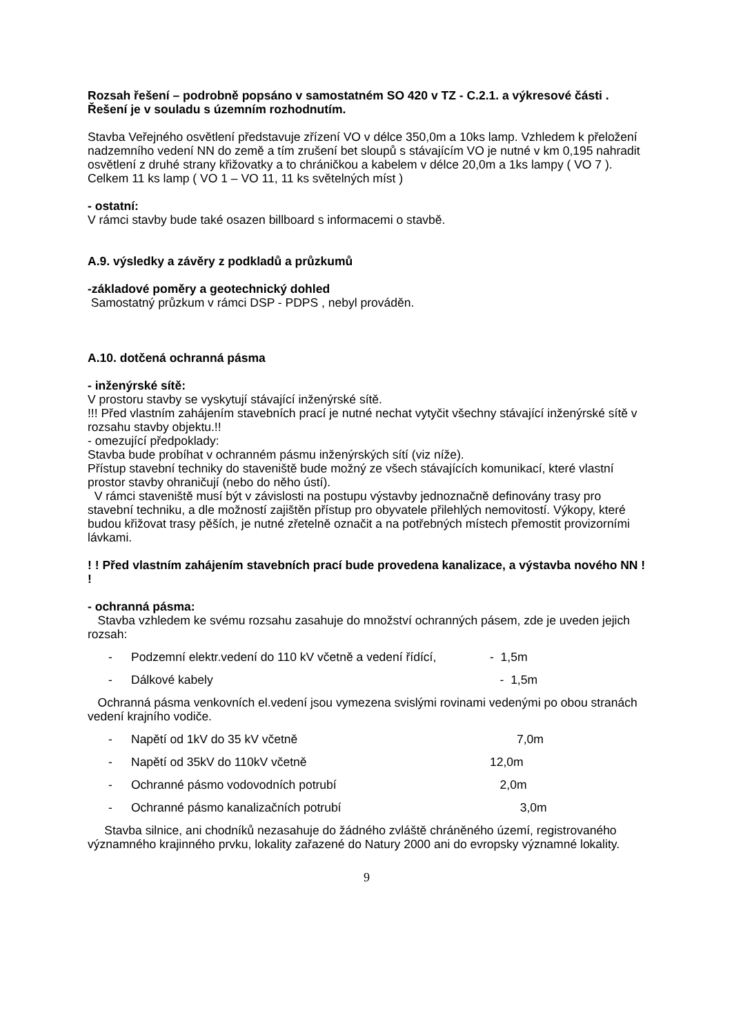Rozsah řešení – podrobně popsáno v samostatném SO 420 v TZ - C.2.1. a výkresové části . Řešení je v souladu s územním rozhodnutím.
Stavba Veřejného osvětlení představuje zřízení VO v délce 350,0m a 10ks lamp. Vzhledem k přeložení nadzemního vedení NN do země a tím zrušení bet sloupů s stávajícím VO je nutné v km 0,195 nahradit osvětlení z druhé strany křižovatky a to chráničkou a kabelem v délce 20,0m a 1ks lampy ( VO 7 ). Celkem 11 ks lamp ( VO 1 – VO 11, 11 ks světelných míst )
- ostatní:
V rámci stavby bude také osazen billboard s informacemi o stavbě.
A.9. výsledky a závěry z podkladů a průzkumů
-základové poměry a geotechnický dohled
Samostatný průzkum v rámci DSP - PDPS , nebyl prováděn.
A.10. dotčená ochranná pásma
- inženýrské sítě:
V prostoru stavby se vyskytují stávající inženýrské sítě.
!!! Před vlastním zahájením stavebních prací je nutné nechat vytyčit všechny stávající inženýrské sítě v rozsahu stavby objektu.!!
- omezující předpoklady:
Stavba bude probíhat v ochranném pásmu inženýrských sítí (viz níže).
Přístup stavební techniky do staveniště bude možný ze všech stávajících komunikací, které vlastní prostor stavby ohraničují (nebo do něho ústí).
V rámci staveniště musí být v závislosti na postupu výstavby jednoznačně definovány trasy pro stavební techniku, a dle možností zajištěn přístup pro obyvatele přilehlých nemovitostí. Výkopy, které budou křižovat trasy pěších, je nutné zřetelně označit a na potřebných místech přemostit provizorními lávkami.
! ! Před vlastním zahájením stavebních prací bude provedena kanalizace, a výstavba nového NN ! !
- ochranná pásma:
Stavba vzhledem ke svému rozsahu zasahuje do množství ochranných pásem, zde je uveden jejich rozsah:
- Podzemní elektr.vedení do 110 kV včetně a vedení řídící, - 1,5m
- Dálkové kabely - 1,5m
Ochranná pásma venkovních el.vedení jsou vymezena svislými rovinami vedenými po obou stranách vedení krajního vodiče.
- Napětí od 1kV do 35 kV včetně 7,0m
- Napětí od 35kV do 110kV včetně 12,0m
- Ochranné pásmo vodovodních potrubí 2,0m
- Ochranné pásmo kanalizačních potrubí 3,0m
Stavba silnice, ani chodníků nezasahuje do žádného zvláště chráněného území, registrovaného významného krajinného prvku, lokality zařazené do Natury 2000 ani do evropsky významné lokality.
9